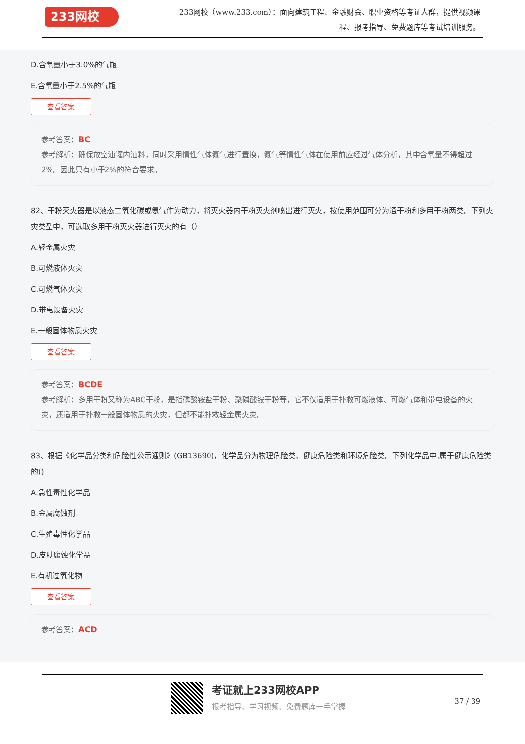233网校
233网校（www.233.com）：面向建筑工程、金融财会、职业资格等考证人群，提供视频课程、报考指导、免费题库等考试培训服务。
D.含氧量小于3.0%的气瓶
E.含氧量小于2.5%的气瓶
查看答案
参考答案：BC
参考解析：确保放空油罐内油料，同时采用情性气体氮气进行置换，氮气等情性气体在使用前应经过气体分析，其中含氧量不得超过2%。因此只有小于2%的符合要求。
82、干粉灭火器是以液态二氧化碳或氨气作为动力，将灭火器内干粉灭火剂喷出进行灭火，按使用范围可分为通干粉和多用干粉两类。下列火灾类型中，可选取多用干粉灭火器进行灭火的有（）
A.轻金属火灾
B.可燃液体火灾
C.可燃气体火灾
D.带电设备火灾
E.一般固体物质火灾
查看答案
参考答案：BCDE
参考解析：多用干粉又称为ABC干粉，是指磷酸铵盐干粉、聚磷酸铵干粉等，它不仅适用于扑救可燃液体、可燃气体和带电设备的火灾，还适用于扑救一般固体物质的火灾，但都不能扑救轻金属火灾。
83、根据《化学品分类和危险性公示通则》(GB13690)，化学品分为物理危险类、健康危险类和环境危险类。下列化学品中,属于健康危险类的()
A.急性毒性化学品
B.金属腐蚀剂
C.生殖毒性化学品
D.皮肤腐蚀化学品
E.有机过氧化物
查看答案
参考答案：ACD
考证就上233网校APP
报考指导、学习视频、免费题库一手掌握 37 / 39